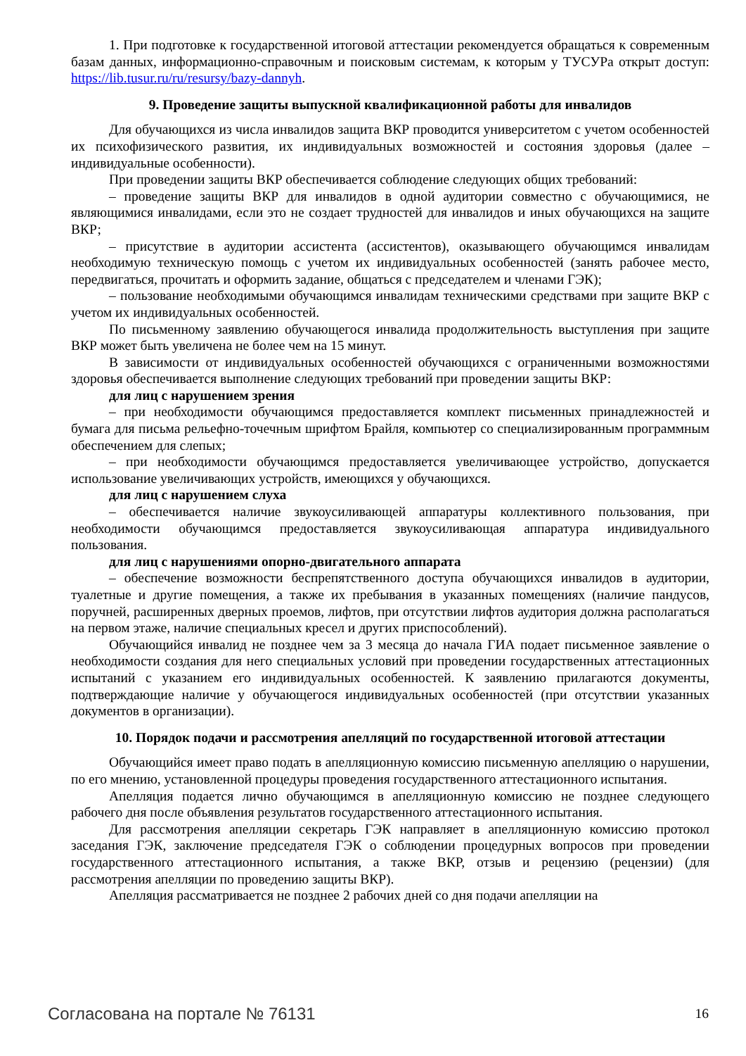1. При подготовке к государственной итоговой аттестации рекомендуется обращаться к современным базам данных, информационно-справочным и поисковым системам, к которым у ТУСУРа открыт доступ: https://lib.tusur.ru/ru/resursy/bazy-dannyh.
9. Проведение защиты выпускной квалификационной работы для инвалидов
Для обучающихся из числа инвалидов защита ВКР проводится университетом с учетом особенностей их психофизического развития, их индивидуальных возможностей и состояния здоровья (далее – индивидуальные особенности).
При проведении защиты ВКР обеспечивается соблюдение следующих общих требований:
– проведение защиты ВКР для инвалидов в одной аудитории совместно с обучающимися, не являющимися инвалидами, если это не создает трудностей для инвалидов и иных обучающихся на защите ВКР;
– присутствие в аудитории ассистента (ассистентов), оказывающего обучающимся инвалидам необходимую техническую помощь с учетом их индивидуальных особенностей (занять рабочее место, передвигаться, прочитать и оформить задание, общаться с председателем и членами ГЭК);
– пользование необходимыми обучающимся инвалидам техническими средствами при защите ВКР с учетом их индивидуальных особенностей.
По письменному заявлению обучающегося инвалида продолжительность выступления при защите ВКР может быть увеличена не более чем на 15 минут.
В зависимости от индивидуальных особенностей обучающихся с ограниченными возможностями здоровья обеспечивается выполнение следующих требований при проведении защиты ВКР:
для лиц с нарушением зрения
– при необходимости обучающимся предоставляется комплект письменных принадлежностей и бумага для письма рельефно-точечным шрифтом Брайля, компьютер со специализированным программным обеспечением для слепых;
– при необходимости обучающимся предоставляется увеличивающее устройство, допускается использование увеличивающих устройств, имеющихся у обучающихся.
для лиц с нарушением слуха
– обеспечивается наличие звукоусиливающей аппаратуры коллективного пользования, при необходимости обучающимся предоставляется звукоусиливающая аппаратура индивидуального пользования.
для лиц с нарушениями опорно-двигательного аппарата
– обеспечение возможности беспрепятственного доступа обучающихся инвалидов в аудитории, туалетные и другие помещения, а также их пребывания в указанных помещениях (наличие пандусов, поручней, расширенных дверных проемов, лифтов, при отсутствии лифтов аудитория должна располагаться на первом этаже, наличие специальных кресел и других приспособлений).
Обучающийся инвалид не позднее чем за 3 месяца до начала ГИА подает письменное заявление о необходимости создания для него специальных условий при проведении государственных аттестационных испытаний с указанием его индивидуальных особенностей. К заявлению прилагаются документы, подтверждающие наличие у обучающегося индивидуальных особенностей (при отсутствии указанных документов в организации).
10. Порядок подачи и рассмотрения апелляций по государственной итоговой аттестации
Обучающийся имеет право подать в апелляционную комиссию письменную апелляцию о нарушении, по его мнению, установленной процедуры проведения государственного аттестационного испытания.
Апелляция подается лично обучающимся в апелляционную комиссию не позднее следующего рабочего дня после объявления результатов государственного аттестационного испытания.
Для рассмотрения апелляции секретарь ГЭК направляет в апелляционную комиссию протокол заседания ГЭК, заключение председателя ГЭК о соблюдении процедурных вопросов при проведении государственного аттестационного испытания, а также ВКР, отзыв и рецензию (рецензии) (для рассмотрения апелляции по проведению защиты ВКР).
Апелляция рассматривается не позднее 2 рабочих дней со дня подачи апелляции на
Согласована на портале № 76131 16